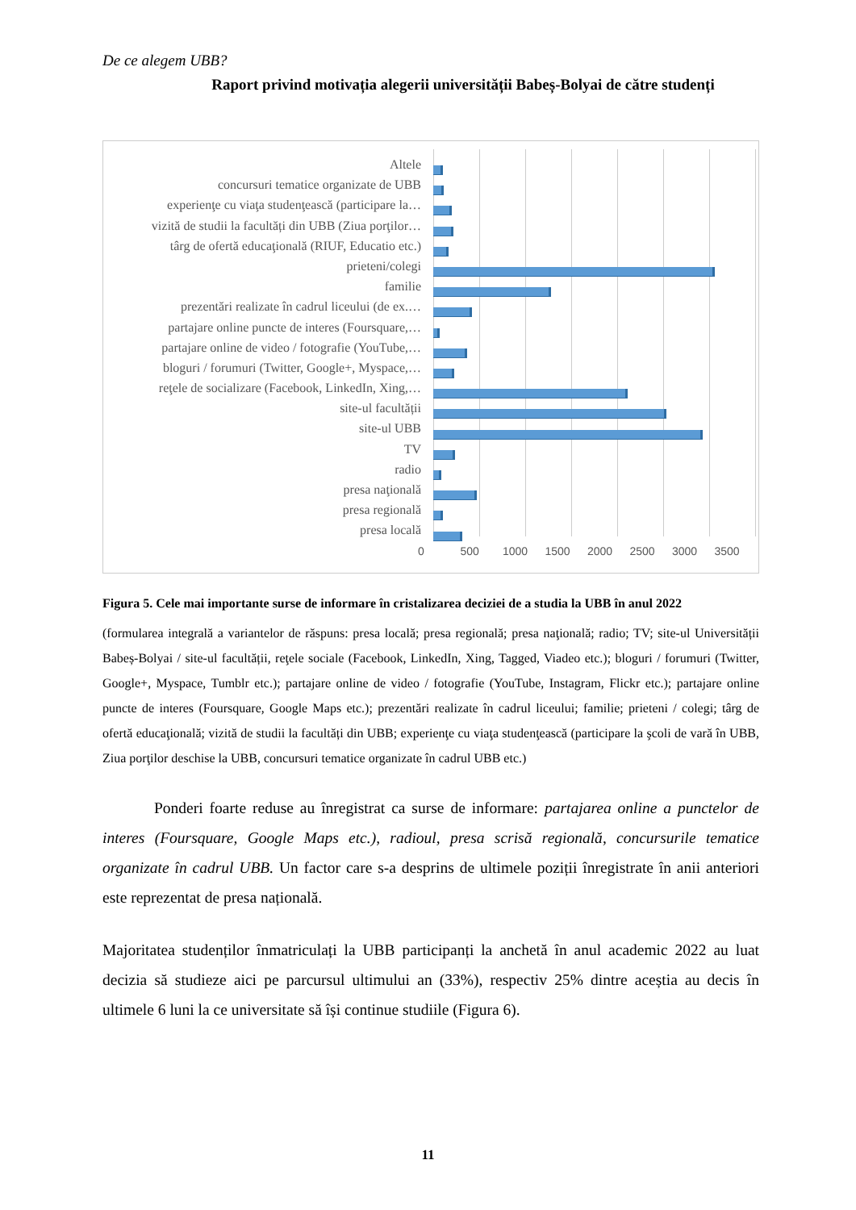De ce alegem UBB?
Raport privind motivația alegerii universității Babeș-Bolyai de către studenți
Altele
concursuri tematice organizate de UBB
experienţe cu viaţa studenţească (participare la…
vizită de studii la facultăți din UBB (Ziua porţilor…
târg de ofertă educaţională (RIUF, Educatio etc.)
prieteni/colegi
familie
prezentări realizate în cadrul liceului (de ex.…
partajare online puncte de interes (Foursquare,…
partajare online de video / fotografie (YouTube,…
bloguri / forumuri (Twitter, Google+, Myspace,…
reţele de socializare (Facebook, LinkedIn, Xing,…
site-ul facultății
site-ul UBB
TV
radio
presa naţională
presa regională
presa locală
0 500 1000 1500 2000 2500 3000 3500
Figura 5. Cele mai importante surse de informare în cristalizarea deciziei de a studia la UBB în anul 2022
(formularea integrală a variantelor de răspuns: presa locală; presa regională; presa naţională; radio; TV; site-ul Universității Babeș-Bolyai / site-ul facultății, reţele sociale (Facebook, LinkedIn, Xing, Tagged, Viadeo etc.); bloguri / forumuri (Twitter, Google+, Myspace, Tumblr etc.); partajare online de video / fotografie (YouTube, Instagram, Flickr etc.); partajare online puncte de interes (Foursquare, Google Maps etc.); prezentări realizate în cadrul liceului; familie; prieteni / colegi; târg de ofertă educaţională; vizită de studii la facultăți din UBB; experienţe cu viaţa studenţească (participare la şcoli de vară în UBB, Ziua porţilor deschise la UBB, concursuri tematice organizate în cadrul UBB etc.)
Ponderi foarte reduse au înregistrat ca surse de informare: partajarea online a punctelor de interes (Foursquare, Google Maps etc.), radioul, presa scrisă regională, concursurile tematice organizate în cadrul UBB. Un factor care s-a desprins de ultimele poziții înregistrate în anii anteriori este reprezentat de presa națională.
Majoritatea studenților înmatriculați la UBB participanți la anchetă în anul academic 2022 au luat decizia să studieze aici pe parcursul ultimului an (33%), respectiv 25% dintre aceștia au decis în ultimele 6 luni la ce universitate să își continue studiile (Figura 6).
11